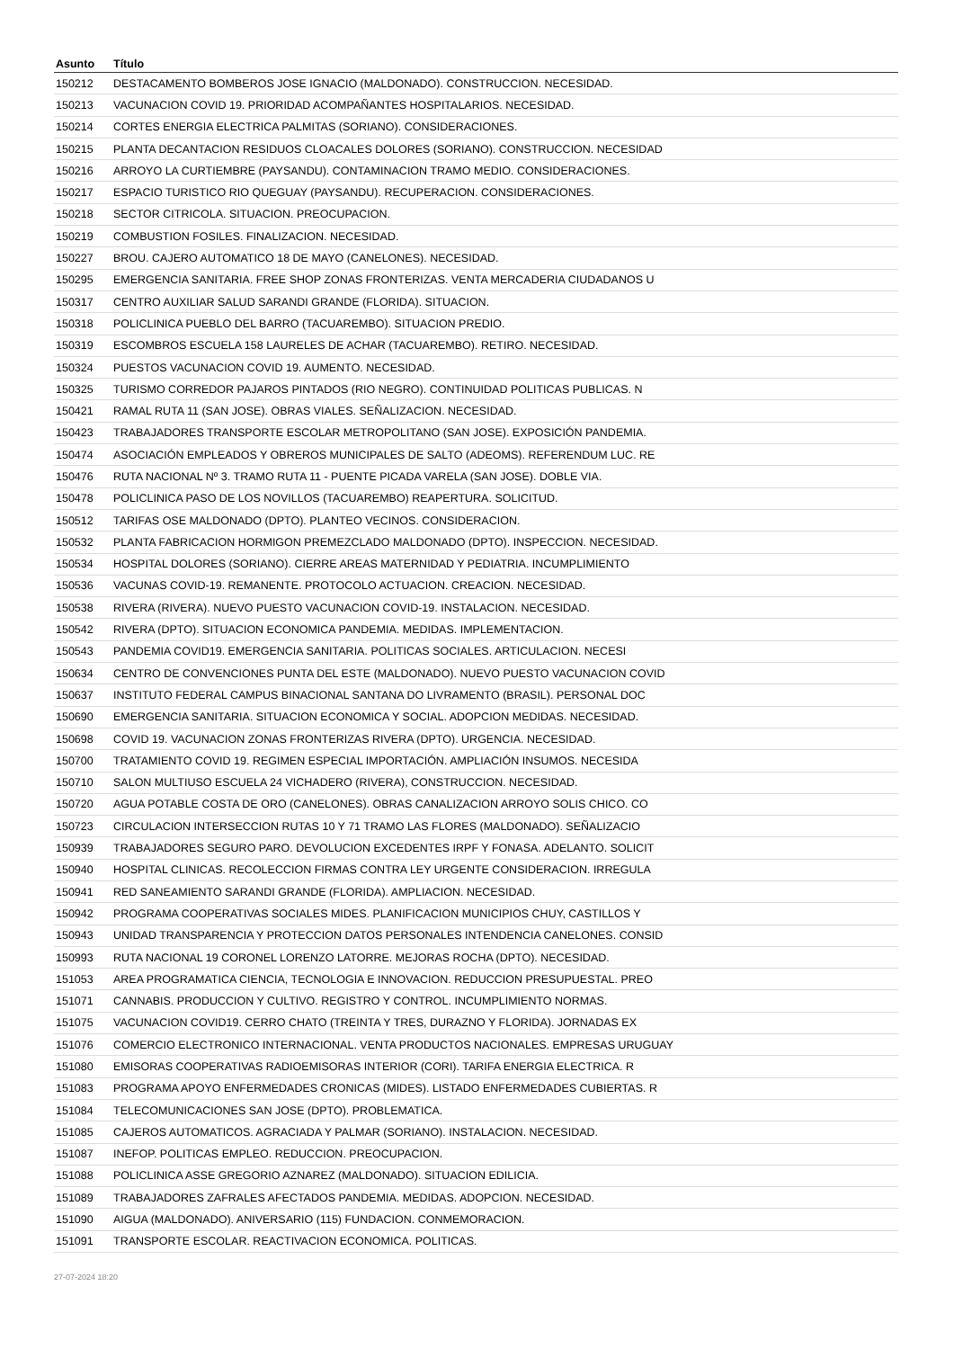| Asunto | Título |
| --- | --- |
| 150212 | DESTACAMENTO BOMBEROS JOSE IGNACIO (MALDONADO). CONSTRUCCION. NECESIDAD. |
| 150213 | VACUNACION COVID 19. PRIORIDAD ACOMPAÑANTES HOSPITALARIOS. NECESIDAD. |
| 150214 | CORTES ENERGIA ELECTRICA PALMITAS (SORIANO). CONSIDERACIONES. |
| 150215 | PLANTA DECANTACION RESIDUOS CLOACALES DOLORES (SORIANO). CONSTRUCCION. NECESIDAD |
| 150216 | ARROYO LA CURTIEMBRE (PAYSANDU). CONTAMINACION TRAMO MEDIO. CONSIDERACIONES. |
| 150217 | ESPACIO TURISTICO RIO QUEGUAY (PAYSANDU). RECUPERACION. CONSIDERACIONES. |
| 150218 | SECTOR CITRICOLA. SITUACION. PREOCUPACION. |
| 150219 | COMBUSTION FOSILES. FINALIZACION. NECESIDAD. |
| 150227 | BROU. CAJERO AUTOMATICO 18 DE MAYO (CANELONES). NECESIDAD. |
| 150295 | EMERGENCIA SANITARIA. FREE SHOP ZONAS FRONTERIZAS. VENTA MERCADERIA CIUDADANOS U |
| 150317 | CENTRO AUXILIAR SALUD SARANDI GRANDE (FLORIDA). SITUACION. |
| 150318 | POLICLINICA PUEBLO DEL BARRO (TACUAREMBO). SITUACION PREDIO. |
| 150319 | ESCOMBROS ESCUELA 158 LAURELES DE ACHAR (TACUAREMBO). RETIRO. NECESIDAD. |
| 150324 | PUESTOS VACUNACION COVID 19. AUMENTO. NECESIDAD. |
| 150325 | TURISMO CORREDOR PAJAROS PINTADOS (RIO NEGRO). CONTINUIDAD POLITICAS PUBLICAS. N |
| 150421 | RAMAL RUTA 11 (SAN JOSE). OBRAS VIALES. SEÑALIZACION. NECESIDAD. |
| 150423 | TRABAJADORES TRANSPORTE ESCOLAR METROPOLITANO (SAN JOSE). EXPOSICIÓN PANDEMIA. |
| 150474 | ASOCIACIÓN EMPLEADOS Y OBREROS MUNICIPALES DE SALTO (ADEOMS). REFERENDUM LUC. RE |
| 150476 | RUTA NACIONAL Nº 3. TRAMO RUTA 11 - PUENTE PICADA VARELA (SAN JOSE). DOBLE VIA. |
| 150478 | POLICLINICA PASO DE LOS NOVILLOS (TACUAREMBO) REAPERTURA. SOLICITUD. |
| 150512 | TARIFAS OSE MALDONADO (DPTO). PLANTEO VECINOS. CONSIDERACION. |
| 150532 | PLANTA FABRICACION HORMIGON PREMEZCLADO MALDONADO (DPTO). INSPECCION. NECESIDAD. |
| 150534 | HOSPITAL DOLORES (SORIANO). CIERRE AREAS MATERNIDAD Y PEDIATRIA. INCUMPLIMIENTO |
| 150536 | VACUNAS COVID-19. REMANENTE. PROTOCOLO ACTUACION. CREACION. NECESIDAD. |
| 150538 | RIVERA (RIVERA). NUEVO PUESTO VACUNACION COVID-19. INSTALACION. NECESIDAD. |
| 150542 | RIVERA (DPTO). SITUACION ECONOMICA PANDEMIA. MEDIDAS. IMPLEMENTACION. |
| 150543 | PANDEMIA COVID19. EMERGENCIA SANITARIA. POLITICAS SOCIALES. ARTICULACION. NECESI |
| 150634 | CENTRO DE CONVENCIONES PUNTA DEL ESTE (MALDONADO). NUEVO PUESTO VACUNACION COVID |
| 150637 | INSTITUTO FEDERAL CAMPUS BINACIONAL SANTANA DO LIVRAMENTO (BRASIL). PERSONAL DOC |
| 150690 | EMERGENCIA SANITARIA. SITUACION ECONOMICA Y SOCIAL. ADOPCION MEDIDAS. NECESIDAD. |
| 150698 | COVID 19. VACUNACION ZONAS FRONTERIZAS RIVERA (DPTO). URGENCIA. NECESIDAD. |
| 150700 | TRATAMIENTO COVID 19. REGIMEN ESPECIAL IMPORTACIÓN. AMPLIACIÓN INSUMOS. NECESIDA |
| 150710 | SALON MULTIUSO ESCUELA 24 VICHADERO (RIVERA), CONSTRUCCION. NECESIDAD. |
| 150720 | AGUA POTABLE COSTA DE ORO (CANELONES). OBRAS CANALIZACION ARROYO SOLIS CHICO. CO |
| 150723 | CIRCULACION INTERSECCION RUTAS 10 Y 71 TRAMO LAS FLORES (MALDONADO). SEÑALIZACIO |
| 150939 | TRABAJADORES SEGURO PARO. DEVOLUCION EXCEDENTES IRPF Y FONASA. ADELANTO. SOLICIT |
| 150940 | HOSPITAL CLINICAS. RECOLECCION FIRMAS CONTRA LEY URGENTE CONSIDERACION. IRREGULA |
| 150941 | RED SANEAMIENTO SARANDI GRANDE (FLORIDA). AMPLIACION. NECESIDAD. |
| 150942 | PROGRAMA COOPERATIVAS SOCIALES MIDES. PLANIFICACION MUNICIPIOS CHUY, CASTILLOS Y |
| 150943 | UNIDAD TRANSPARENCIA Y PROTECCION DATOS PERSONALES INTENDENCIA CANELONES. CONSID |
| 150993 | RUTA NACIONAL 19 CORONEL LORENZO LATORRE. MEJORAS ROCHA (DPTO). NECESIDAD. |
| 151053 | AREA PROGRAMATICA CIENCIA, TECNOLOGIA E INNOVACION. REDUCCION PRESUPUESTAL. PREO |
| 151071 | CANNABIS. PRODUCCION Y CULTIVO. REGISTRO Y CONTROL. INCUMPLIMIENTO NORMAS. |
| 151075 | VACUNACION COVID19. CERRO CHATO (TREINTA Y TRES, DURAZNO Y FLORIDA). JORNADAS EX |
| 151076 | COMERCIO ELECTRONICO INTERNACIONAL. VENTA PRODUCTOS NACIONALES. EMPRESAS URUGUAY |
| 151080 | EMISORAS COOPERATIVAS RADIOEMISORAS INTERIOR (CORI). TARIFA ENERGIA ELECTRICA. R |
| 151083 | PROGRAMA APOYO ENFERMEDADES CRONICAS (MIDES). LISTADO ENFERMEDADES CUBIERTAS. R |
| 151084 | TELECOMUNICACIONES SAN JOSE (DPTO). PROBLEMATICA. |
| 151085 | CAJEROS AUTOMATICOS. AGRACIADA Y PALMAR (SORIANO). INSTALACION. NECESIDAD. |
| 151087 | INEFOP. POLITICAS EMPLEO. REDUCCION. PREOCUPACION. |
| 151088 | POLICLINICA ASSE GREGORIO AZNAREZ (MALDONADO). SITUACION EDILICIA. |
| 151089 | TRABAJADORES ZAFRALES AFECTADOS PANDEMIA. MEDIDAS. ADOPCION. NECESIDAD. |
| 151090 | AIGUA (MALDONADO). ANIVERSARIO (115) FUNDACION. CONMEMORACION. |
| 151091 | TRANSPORTE ESCOLAR. REACTIVACION ECONOMICA. POLITICAS. |
27-07-2024 18:20